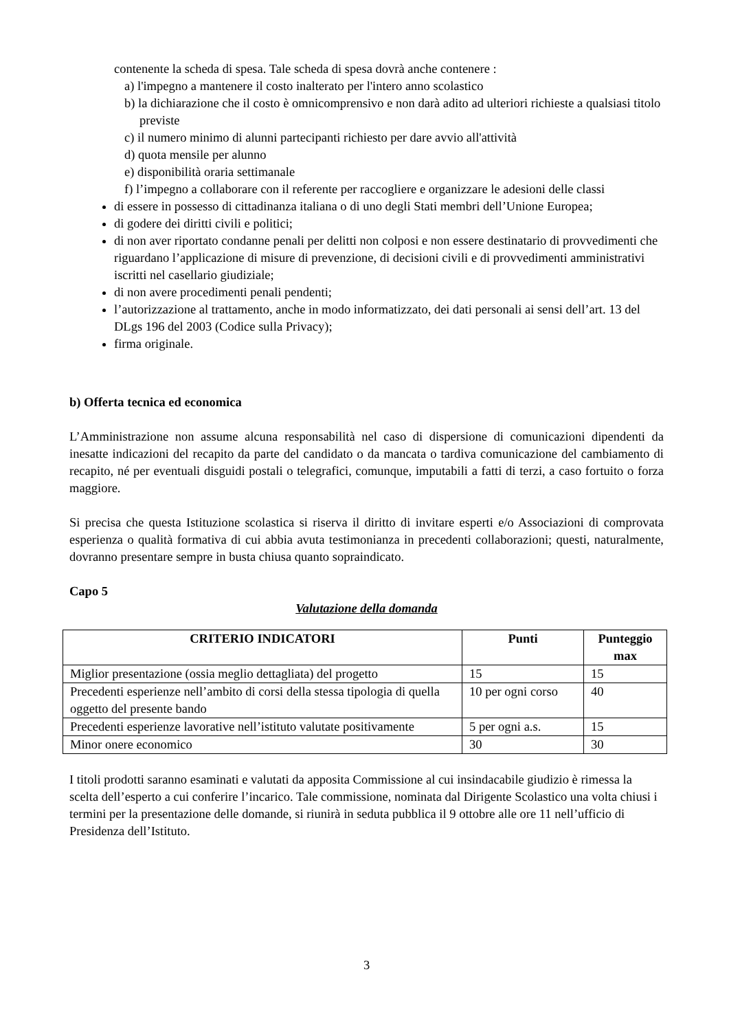contenente la scheda di spesa. Tale scheda di spesa dovrà anche contenere :
a) l'impegno a mantenere il costo inalterato per l'intero anno scolastico
b) la dichiarazione che il costo è omnicomprensivo e non darà adito ad ulteriori richieste a qualsiasi titolo previste
c) il numero minimo di alunni partecipanti richiesto per dare avvio all'attività
d) quota mensile per alunno
e) disponibilità oraria settimanale
f) l’impegno a collaborare con il referente per raccogliere e organizzare le adesioni delle classi
di essere in possesso di cittadinanza italiana o di uno degli Stati membri dell’Unione Europea;
di godere dei diritti civili e politici;
di non aver riportato condanne penali per delitti non colposi e non essere destinatario di provvedimenti che riguardano l’applicazione di misure di prevenzione, di decisioni civili e di provvedimenti amministrativi iscritti nel casellario giudiziale;
di non avere procedimenti penali pendenti;
l’autorizzazione al trattamento, anche in modo informatizzato, dei dati personali ai sensi dell’art. 13 del DLgs 196 del 2003 (Codice sulla Privacy);
firma originale.
b) Offerta tecnica ed economica
L’Amministrazione non assume alcuna responsabilità nel caso di dispersione di comunicazioni dipendenti da inesatte indicazioni del recapito da parte del candidato o da mancata o tardiva comunicazione del cambiamento di recapito, né per eventuali disguidi postali o telegrafici, comunque, imputabili a fatti di terzi, a caso fortuito o forza maggiore.
Si precisa che questa Istituzione scolastica si riserva il diritto di invitare esperti e/o Associazioni di comprovata esperienza o qualità formativa di cui abbia avuta testimonianza in precedenti collaborazioni; questi, naturalmente, dovranno presentare sempre in busta chiusa quanto sopraindicato.
Capo 5
Valutazione della domanda
| CRITERIO INDICATORI | Punti | Punteggio max |
| --- | --- | --- |
| Miglior presentazione (ossia meglio dettagliata) del progetto | 15 | 15 |
| Precedenti esperienze nell’ambito di corsi della stessa tipologia di quella oggetto del presente bando | 10 per ogni corso | 40 |
| Precedenti esperienze lavorative nell’istituto valutate positivamente | 5 per ogni a.s. | 15 |
| Minor onere economico | 30 | 30 |
I titoli prodotti saranno esaminati e valutati da apposita Commissione al cui insindacabile giudizio è rimessa la scelta dell’esperto a cui conferire l’incarico. Tale commissione, nominata dal Dirigente Scolastico una volta chiusi i termini per la presentazione delle domande, si riunirà in seduta pubblica il 9 ottobre alle ore 11 nell’ufficio di Presidenza dell’Istituto.
3